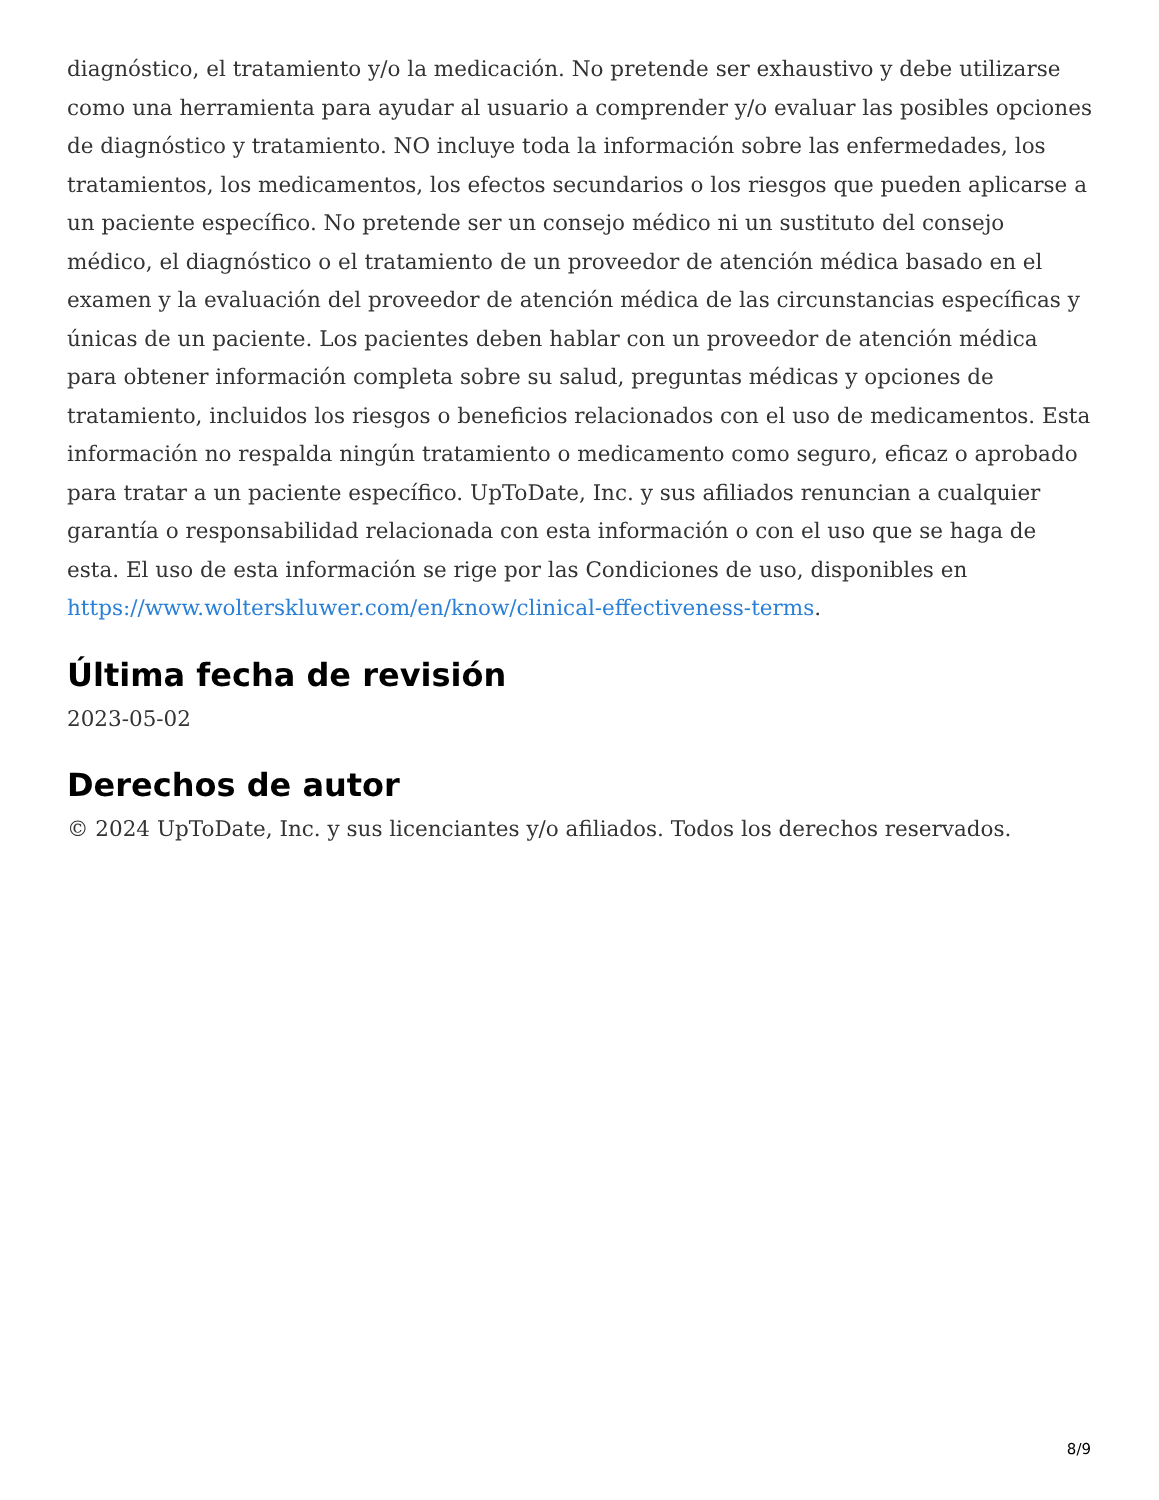diagnóstico, el tratamiento y/o la medicación. No pretende ser exhaustivo y debe utilizarse como una herramienta para ayudar al usuario a comprender y/o evaluar las posibles opciones de diagnóstico y tratamiento. NO incluye toda la información sobre las enfermedades, los tratamientos, los medicamentos, los efectos secundarios o los riesgos que pueden aplicarse a un paciente específico. No pretende ser un consejo médico ni un sustituto del consejo médico, el diagnóstico o el tratamiento de un proveedor de atención médica basado en el examen y la evaluación del proveedor de atención médica de las circunstancias específicas y únicas de un paciente. Los pacientes deben hablar con un proveedor de atención médica para obtener información completa sobre su salud, preguntas médicas y opciones de tratamiento, incluidos los riesgos o beneficios relacionados con el uso de medicamentos. Esta información no respalda ningún tratamiento o medicamento como seguro, eficaz o aprobado para tratar a un paciente específico. UpToDate, Inc. y sus afiliados renuncian a cualquier garantía o responsabilidad relacionada con esta información o con el uso que se haga de esta. El uso de esta información se rige por las Condiciones de uso, disponibles en https://www.wolterskluwer.com/en/know/clinical-effectiveness-terms.
Última fecha de revisión
2023-05-02
Derechos de autor
© 2024 UpToDate, Inc. y sus licenciantes y/o afiliados. Todos los derechos reservados.
8/9